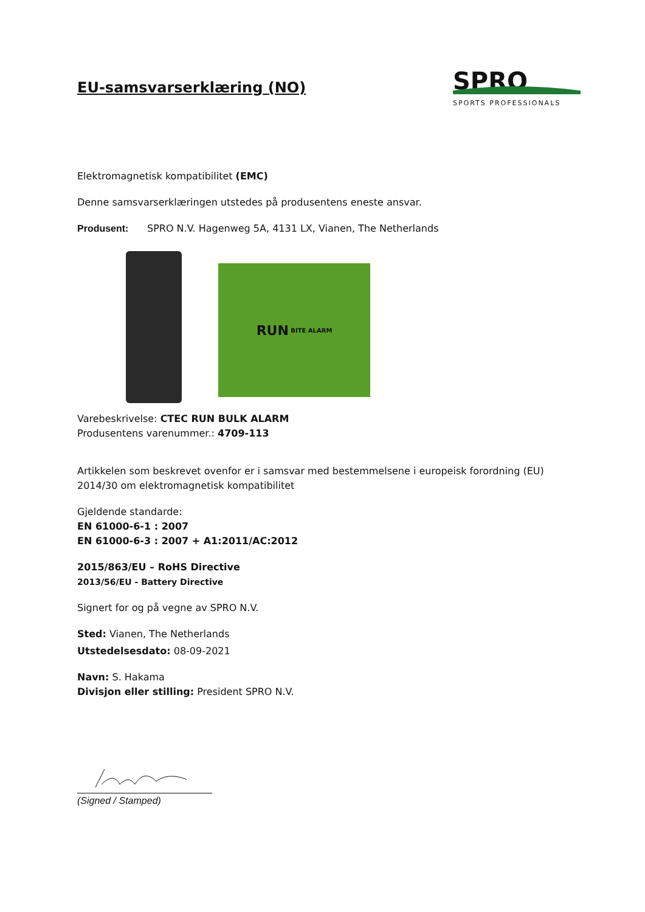SPRO
SPORTS PROFESSIONALS
EU-samsvarserklæring (NO)
Elektromagnetisk kompatibilitet (EMC)
Denne samsvarserklæringen utstedes på produsentens eneste ansvar.
Produsent: SPRO N.V. Hagenweg 5A, 4131 LX, Vianen, The Netherlands
RUN BITE ALARM
Varebeskrivelse: CTEC RUN BULK ALARM
Produsentens varenummer.: 4709-113
Artikkelen som beskrevet ovenfor er i samsvar med bestemmelsene i europeisk forordning (EU) 2014/30 om elektromagnetisk kompatibilitet
Gjeldende standarde:
EN 61000-6-1 : 2007
EN 61000-6-3 : 2007 + A1:2011/AC:2012
2015/863/EU – RoHS Directive
2013/56/EU - Battery Directive
Signert for og på vegne av SPRO N.V.
Sted: Vianen, The Netherlands
Utstedelsesdato: 08-09-2021
Navn: S. Hakama
Divisjon eller stilling: President SPRO N.V.
(Signed / Stamped)